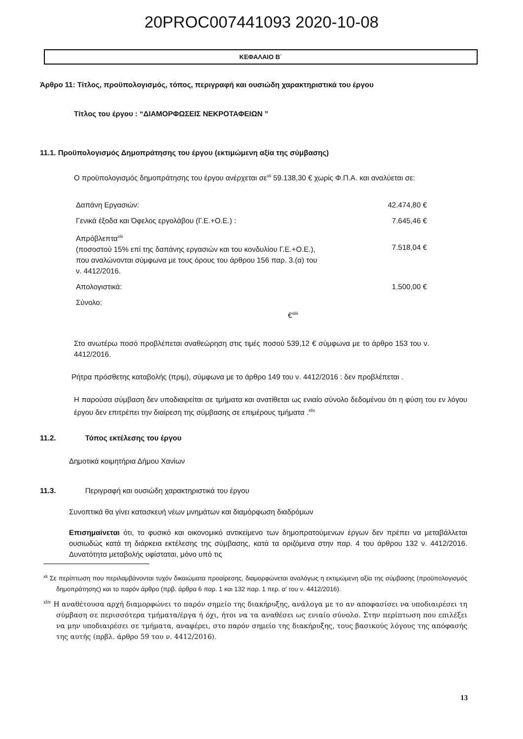20PROC007441093 2020-10-08
ΚΕΦΑΛΑΙΟ Β΄
Άρθρο 11: Τίτλος, προϋπολογισμός, τόπος, περιγραφή και ουσιώδη χαρακτηριστικά του έργου
Τίτλος του έργου : “ΔΙΑΜΟΡΦΩΣΕΙΣ ΝΕΚΡΟΤΑΦΕΙΩΝ ”
11.1. Προϋπολογισμός Δημοπράτησης του έργου (εκτιμώμενη αξία της σύμβασης)
Ο προϋπολογισμός δημοπράτησης του έργου ανέρχεται σε<sup>xli</sup> 59.138,30 € χωρίς Φ.Π.Α. και αναλύεται σε:
| Δαπάνη Εργασιών: | 42.474,80 € |
| Γενικά έξοδα και Όφελος εργολάβου (Γ.Ε.+Ο.Ε.) : | 7.645,46 € |
| Απρόβλεπτα<sup>xlii</sup> (ποσοστού 15% επί της δαπάνης εργασιών και του κονδυλίου Γ.Ε.+Ο.Ε.), που αναλώνονται σύμφωνα με τους όρους του άρθρου 156 παρ. 3.(α) του ν. 4412/2016. | 7.518,04 € |
| Απολογιστικά: | 1.500,00 € |
| Σύνολο: €<sup>xliii</sup> | |
Στο ανωτέρω ποσό προβλέπεται αναθεώρηση στις τιμές ποσού 539,12 € σύμφωνα με το άρθρο 153 του ν. 4412/2016.
Ρήτρα πρόσθετης καταβολής (πριμ), σύμφωνα με το άρθρο 149 του ν. 4412/2016 : δεν προβλέπεται .
Η παρούσα σύμβαση δεν υποδιαιρείται σε τμήματα και ανατίθεται ως ενιαίο σύνολο δεδομένου ότι η φύση του εν λόγου έργου δεν επιτρέπει την διαίρεση της σύμβασης σε επιμέρους τμήματα .<sup>xliv</sup>
11.2. Τόπος εκτέλεσης του έργου
Δημοτικά κοιμητήρια Δήμου Χανίων
11.3. Περιγραφή και ουσιώδη χαρακτηριστικά του έργου
Συνοπτικά θα γίνει κατασκευή νέων μνημάτων και διαμόρφωση διαδρόμων
Επισημαίνεται ότι, το φυσικό και οικονομικό αντικείμενο των δημοπρατούμενων έργων δεν πρέπει να μεταβάλλεται ουσιωδώς κατά τη διάρκεια εκτέλεσης της σύμβασης, κατά τα οριζόμενα στην παρ. 4 του άρθρου 132 ν. 4412/2016. Δυνατότητα μεταβολής υφίσταται, μόνο υπό τις
<sup>xli</sup> Σε περίπτωση που περιλαμβάνονται τυχόν δικαιώματα προαίρεσης, διαμορφώνεται αναλόγως η εκτιμώμενη αξία της σύμβασης (προϋπολογισμός δημοπράτησης) και το παρόν άρθρο (πρβ. άρθρα 6 παρ. 1 και 132 παρ. 1 περ. α' του ν. 4412/2016).
<sup>xliv</sup> Η αναθέτουσα αρχή διαμορφώνει το παρόν σημείο της διακήρυξης, ανάλογα με το αν αποφασίσει να υποδιαιρέσει τη σύμβαση σε περισσότερα τμήματα/έργα ή όχι, ήτοι να τα αναθέσει ως ενιαίο σύνολο. Στην περίπτωση που επιλέξει να μην υποδιαιρέσει σε τμήματα, αναφέρει, στο παρόν σημείο της διακήρυξης, τους βασικούς λόγους της απόφασής της αυτής (πρβλ. άρθρο 59 του ν. 4412/2016).
13